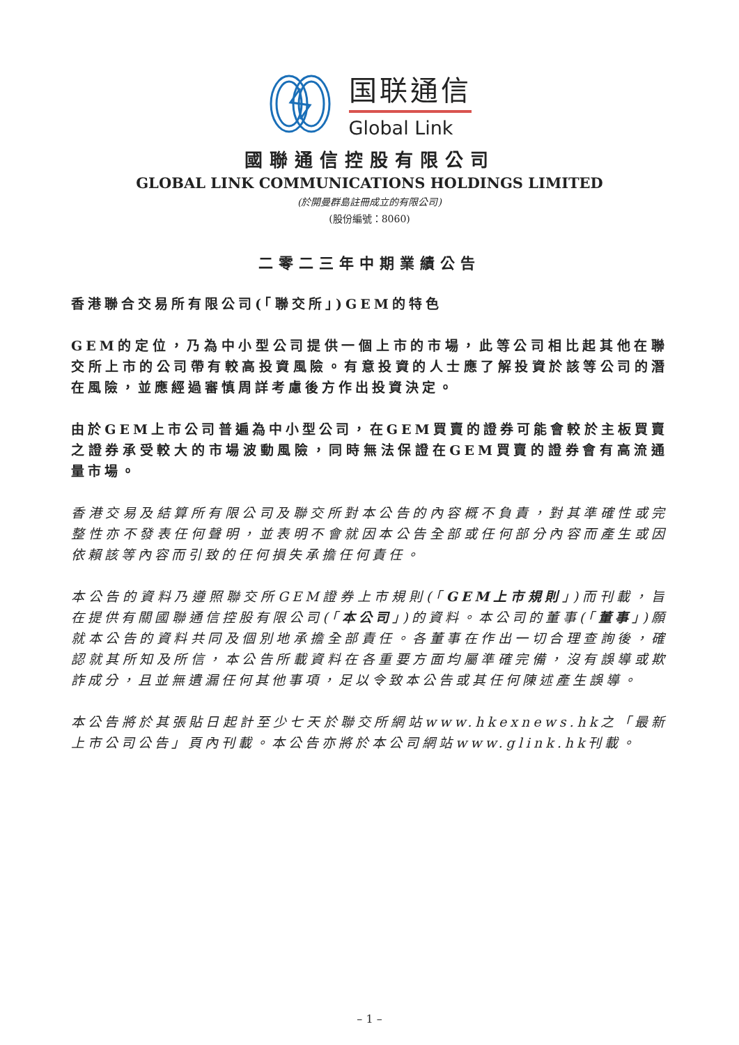国联通信
Global Link
國聯通信控股有限公司
GLOBAL LINK COMMUNICATIONS HOLDINGS LIMITED
(於開曼群島註冊成立的有限公司)
(股份編號：8060)
二零二三年中期業績公告
香港聯合交易所有限公司(「聯交所」)GEM的特色
GEM的定位，乃為中小型公司提供一個上市的市場，此等公司相比起其他在聯交所上市的公司帶有較高投資風險。有意投資的人士應了解投資於該等公司的潛在風險，並應經過審慎周詳考慮後方作出投資決定。
由於GEM上市公司普遍為中小型公司，在GEM買賣的證券可能會較於主板買賣之證券承受較大的市場波動風險，同時無法保證在GEM買賣的證券會有高流通量市場。
香港交易及結算所有限公司及聯交所對本公告的內容概不負責，對其準確性或完整性亦不發表任何聲明，並表明不會就因本公告全部或任何部分內容而產生或因依賴該等內容而引致的任何損失承擔任何責任。
本公告的資料乃遵照聯交所GEM證券上市規則(「GEM上市規則」)而刊載，旨在提供有關國聯通信控股有限公司(「本公司」)的資料。本公司的董事(「董事」)願就本公告的資料共同及個別地承擔全部責任。各董事在作出一切合理查詢後，確認就其所知及所信，本公告所載資料在各重要方面均屬準確完備，沒有誤導或欺詐成分，且並無遺漏任何其他事項，足以令致本公告或其任何陳述產生誤導。
本公告將於其張貼日起計至少七天於聯交所網站www.hkexnews.hk之「最新上市公司公告」頁內刊載。本公告亦將於本公司網站www.glink.hk刊載。
– 1 –